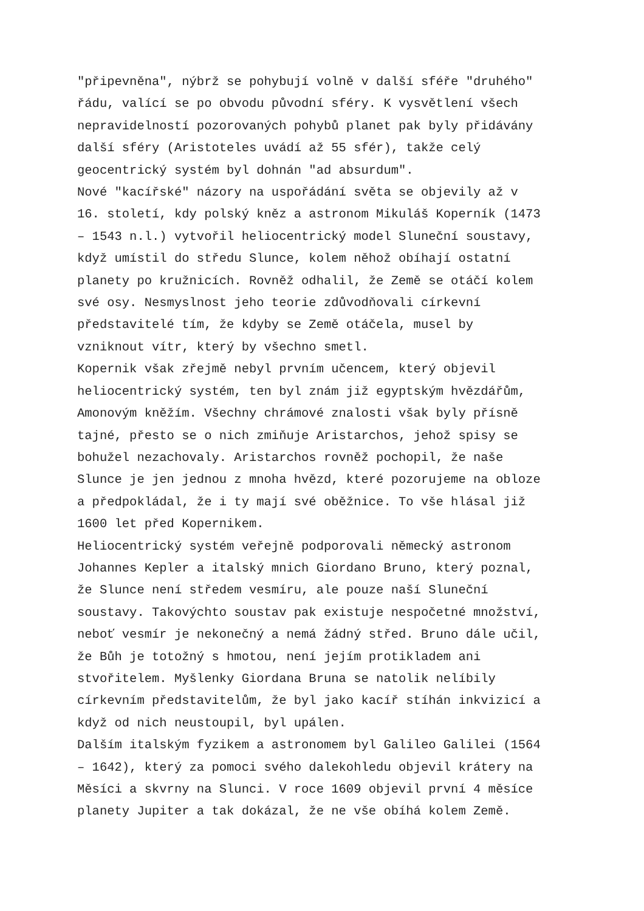"připevněna", nýbrž se pohybují volně v další sféře "druhého" řádu, valící se po obvodu původní sféry. K vysvětlení všech nepravidelností pozorovaných pohybů planet pak byly přidávány další sféry (Aristoteles uvádí až 55 sfér), takže celý geocentrický systém byl dohnán "ad absurdum".
Nové "kacířské" názory na uspořádání světa se objevily až v 16. století, kdy polský kněz a astronom Mikuláš Koperník (1473 – 1543 n.l.) vytvořil heliocentrický model Sluneční soustavy, když umístil do středu Slunce, kolem něhož obíhají ostatní planety po kružnicích. Rovněž odhalil, že Země se otáčí kolem své osy. Nesmyslnost jeho teorie zdůvodňovali církevní představitelé tím, že kdyby se Země otáčela, musel by vzniknout vítr, který by všechno smetl.
Kopernik však zřejmě nebyl prvním učencem, který objevil heliocentrický systém, ten byl znám již egyptským hvězdářům, Amonovým kněžím. Všechny chrámové znalosti však byly přísně tajné, přesto se o nich zmiňuje Aristarchos, jehož spisy se bohužel nezachovaly. Aristarchos rovněž pochopil, že naše Slunce je jen jednou z mnoha hvězd, které pozorujeme na obloze a předpokládal, že i ty mají své oběžnice. To vše hlásal již 1600 let před Kopernikem.
Heliocentrický systém veřejně podporovali německý astronom Johannes Kepler a italský mnich Giordano Bruno, který poznal, že Slunce není středem vesmíru, ale pouze naší Sluneční soustavy. Takovýchto soustav pak existuje nespočetné množství, neboť vesmír je nekonečný a nemá žádný střed. Bruno dále učil, že Bůh je totožný s hmotou, není jejím protikladem ani stvořitelem. Myšlenky Giordana Bruna se natolik nelíbily církevním představitelům, že byl jako kacíř stíhán inkvizicí a když od nich neustoupil, byl upálen.
Dalším italským fyzikem a astronomem byl Galileo Galilei (1564 – 1642), který za pomoci svého dalekohledu objevil krátery na Měsíci a skvrny na Slunci. V roce 1609 objevil první 4 měsíce planety Jupiter a tak dokázal, že ne vše obíhá kolem Země.